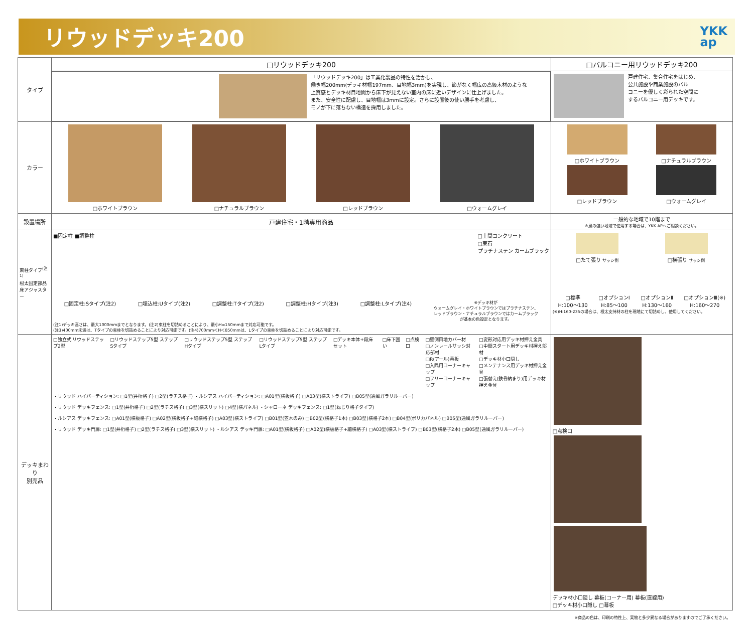リウッドデッキ200
YKK
ap
| タイプ | □リウッドデッキ200 | □バルコニー用リウッドデッキ200 |
| | 「リウッドデッキ200」は工業化製品の特性を活かし、 働き幅200mm(デッキ材幅197mm、目地幅3mm)を実現し、節がなく幅広の高級木材のような 上質感とデッキ材目地間から床下が見えない室内の床に近いデザインに仕上げました。 また、安全性に配慮し、目地幅は3mmに設定。さらに設置後の使い勝手を考慮し、 モノが下に落ちない構造を採用しました。 | 戸建住宅、集合住宅をはじめ、 公共施設や商業施設のバル コニーを優しく彩られた空間に するバルコニー用デッキです。 |
| カラー | □ホワイトブラウン □ナチュラルブラウン □レッドブラウン □ウォームグレイ | □ホワイトブラウン □ナチュラルブラウン □レッドブラウン □ウォームグレイ |
| 設置場所 | 戸建住宅・1階専用商品 | 一般的な地域で10階まで ※風の強い地域で使用する場合は、YKK APへご相談ください。 |
| 束柱タイプ<sup>(注1)</sup> 根太固定部品 床アジャスター | ■固定柱 ■調整柱 □土間コンクリート □束石 プラチナステン カームブラック □固定柱:Sタイプ(注2) □埋込柱:Uタイプ(注2) □調整柱:Tタイプ(注2) □調整柱:Hタイプ(注3) □調整柱:Lタイプ(注4) ※デッキ材が ウォームグレイ・ホワイトブラウンではプラチナステン、 レッドブラウン・ナチュラルブラウンではカームブラック が基本の色設定となります。 (注1)デッキ高さは、最大1000mmまでとなります。(注2)束柱を切詰めることにより、最小H=150mmまで対応可能です。 (注3)400mm未満は、Tタイプの束柱を切詰めることにより対応可能です。(注4)700mm＜H＜850mmは、Lタイプの束柱を切詰めることにより対応可能です。 | □たて張り サッシ側 □横張り サッシ側 □標準 H:100〜130 □オプションⅠ H:85〜100 □オプションⅡ H:130〜160 □オプションⅢ(※) H:160〜270 (※)H:160-235の場合は、根太支持材の柱を現地にて切詰めし、使用してください。 |
| デッキまわり 別売品 | □独立式 リウッドステップ2型 □リウッドステップ5型 ステップSタイプ □リウッドステップ5型 ステップHタイプ □リウッドステップ5型 ステップLタイプ □デッキ本体+段床セット □床下囲い □点検口 □壁側目地カバー材 □ノンレールサッシ対応部材 □R(アール)幕板 □入隅用コーナーキャップ □フリーコーナーキャップ □変形対応用デッキ材押え金具 □中間スタート用デッキ材押え部材 □デッキ材小口隠し □メンテナンス用デッキ材押え金具 □張替え(鉄骨納まり)用デッキ材押え金具 ・リウッド ハイパーティション: □1型(井桁格子) □2型(ラチス格子) ・ルシアス ハイパーティション: □A01型(横板格子) □A03型(横ストライプ) □B05型(通風ガラリルーバー) ・リウッド デッキフェンス: □1型(井桁格子) □2型(ラチス格子) □3型(横スリット) □4型(横パネル) ・シャローネ デッキフェンス: □1型(ねじり格子タイプ) ・ルシアス デッキフェンス: □A01型(横板格子) □A02型(横板格子+細横格子) □A03型(横ストライプ) □B01型(笠木のみ) □B02型(横格子1本) □B03型(横格子2本) □B04型(ポリカパネル) □B05型(通風ガラリルーバー) ・リウッド デッキ門扉: □1型(井桁格子) □2型(ラチス格子) □3型(横スリット) ・ルシアス デッキ門扉: □A01型(横板格子) □A02型(横板格子+細横格子) □A03型(横ストライプ) □B03型(横格子2本) □B05型(通風ガラリルーバー) | □点検口 デッキ材小口隠し 幕板(コーナー用) 幕板(直線用) □デッキ材小口隠し □幕板 |
※商品の色は、印刷の特性上、実物と多少異なる場合がありますのでご了承ください。